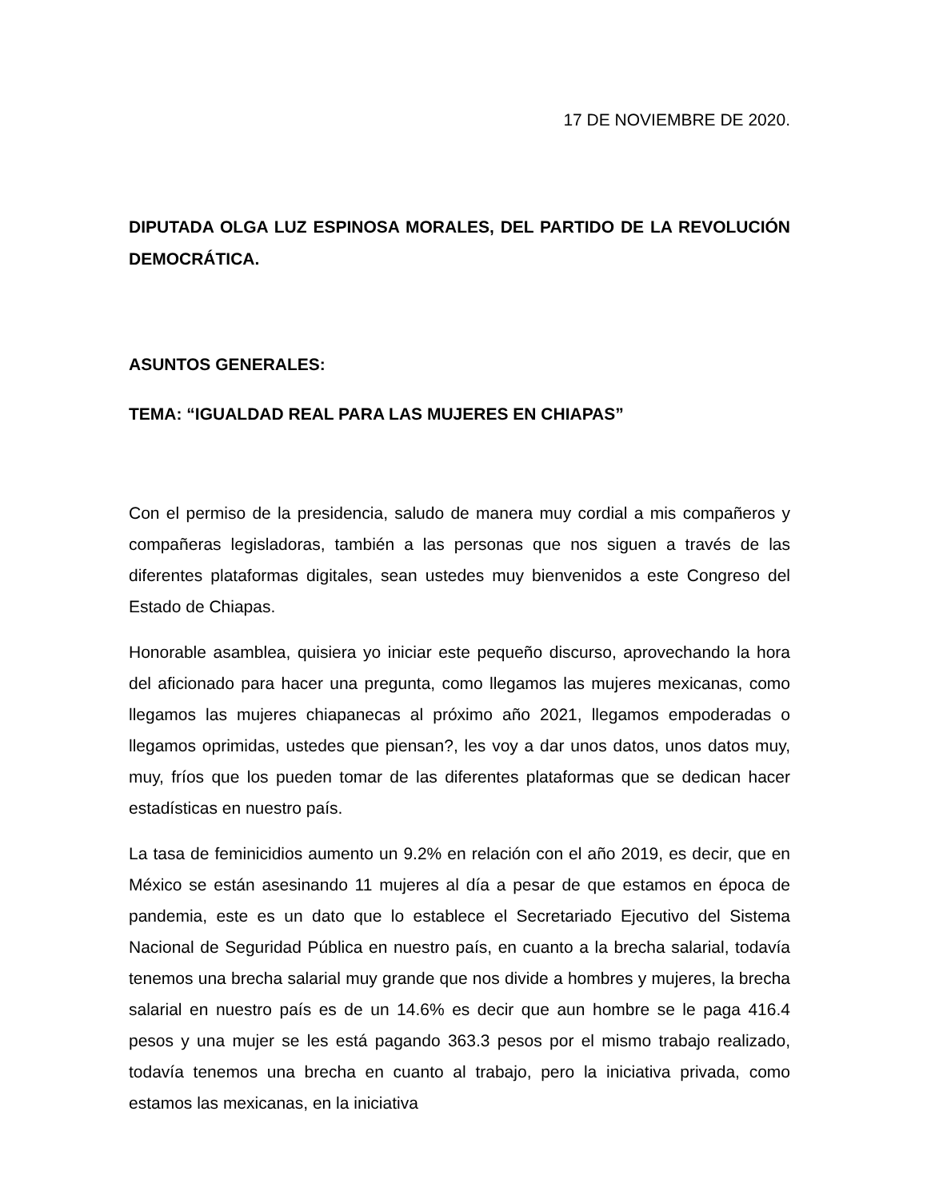17 DE NOVIEMBRE DE 2020.
DIPUTADA OLGA LUZ ESPINOSA MORALES, DEL PARTIDO DE LA REVOLUCIÓN DEMOCRÁTICA.
ASUNTOS GENERALES:
TEMA: “IGUALDAD REAL PARA LAS MUJERES EN CHIAPAS”
Con el permiso de la presidencia, saludo de manera muy cordial a mis compañeros y compañeras legisladoras, también a las personas que nos siguen a través de las diferentes plataformas digitales, sean ustedes muy bienvenidos a este Congreso del Estado de Chiapas.
Honorable asamblea, quisiera yo iniciar este pequeño discurso, aprovechando la hora del aficionado para hacer una pregunta, como llegamos las mujeres mexicanas, como llegamos las mujeres chiapanecas al próximo año 2021, llegamos empoderadas o llegamos oprimidas, ustedes que piensan?, les voy a dar unos datos, unos datos muy, muy, fríos que los pueden tomar de las diferentes plataformas que se dedican hacer estadísticas en nuestro país.
La tasa de feminicidios aumento un 9.2% en relación con el año 2019, es decir, que en México se están asesinando 11 mujeres al día a pesar de que estamos en época de pandemia, este es un dato que lo establece el Secretariado Ejecutivo del Sistema Nacional de Seguridad Pública en nuestro país, en cuanto a la brecha salarial, todavía tenemos una brecha salarial muy grande que nos divide a hombres y mujeres, la brecha salarial en nuestro país es de un 14.6% es decir que aun hombre se le paga 416.4 pesos y una mujer se les está pagando 363.3 pesos por el mismo trabajo realizado, todavía tenemos una brecha en cuanto al trabajo, pero la iniciativa privada, como estamos las mexicanas, en la iniciativa